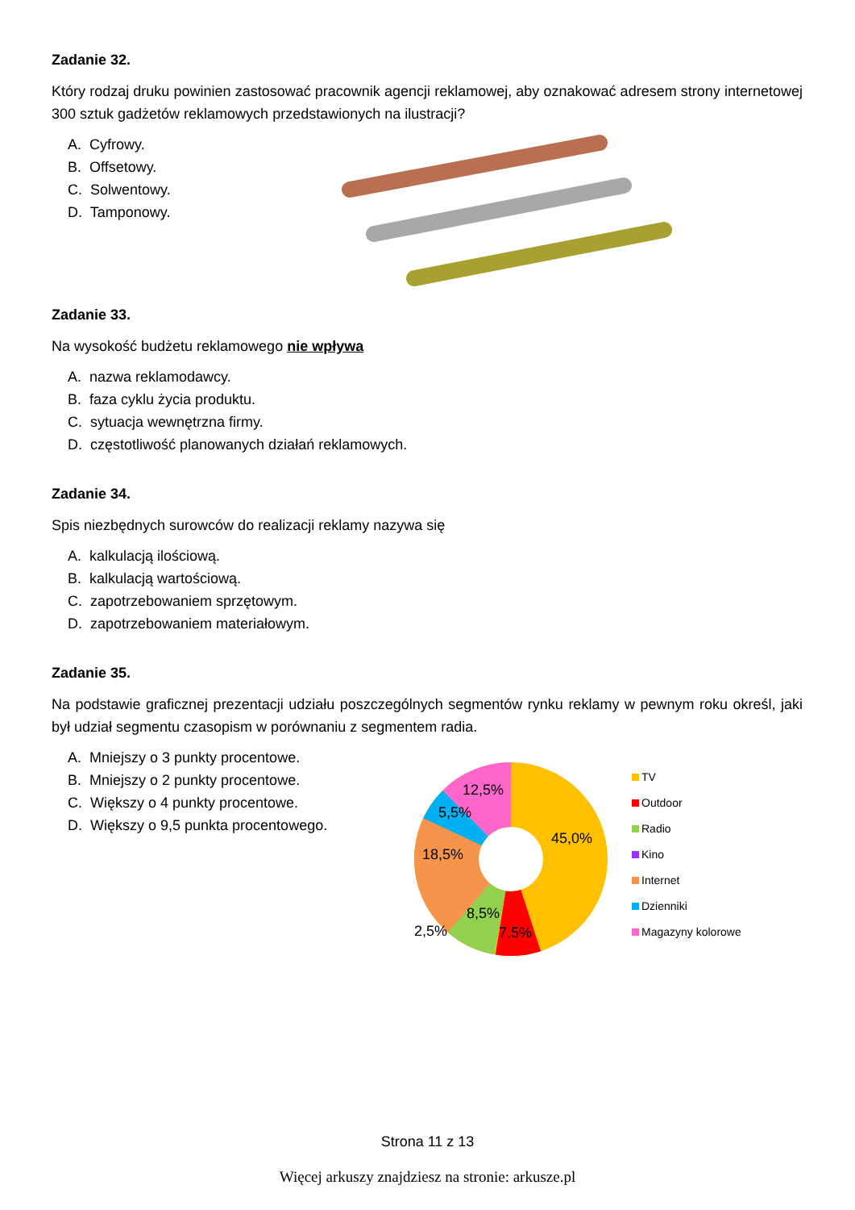Zadanie 32.
Który rodzaj druku powinien zastosować pracownik agencji reklamowej, aby oznakować adresem strony internetowej 300 sztuk gadżetów reklamowych przedstawionych na ilustracji?
A. Cyfrowy.
B. Offsetowy.
C. Solwentowy.
D. Tamponowy.
Zadanie 33.
Na wysokość budżetu reklamowego nie wpływa
A. nazwa reklamodawcy.
B. faza cyklu życia produktu.
C. sytuacja wewnętrzna firmy.
D. częstotliwość planowanych działań reklamowych.
Zadanie 34.
Spis niezbędnych surowców do realizacji reklamy nazywa się
A. kalkulacją ilościową.
B. kalkulacją wartościową.
C. zapotrzebowaniem sprzętowym.
D. zapotrzebowaniem materiałowym.
Zadanie 35.
Na podstawie graficznej prezentacji udziału poszczególnych segmentów rynku reklamy w pewnym roku określ, jaki był udział segmentu czasopism w porównaniu z segmentem radia.
A. Mniejszy o 3 punkty procentowe.
B. Mniejszy o 2 punkty procentowe.
C. Większy o 4 punkty procentowe.
D. Większy o 9,5 punkta procentowego.
45,0%
12,5%
5,5%
18,5%
8,5%
7,5%
2,5%
TV
Outdoor
Radio
Kino
Internet
Dzienniki
Magazyny kolorowe
Strona 11 z 13
Więcej arkuszy znajdziesz na stronie: arkusze.pl